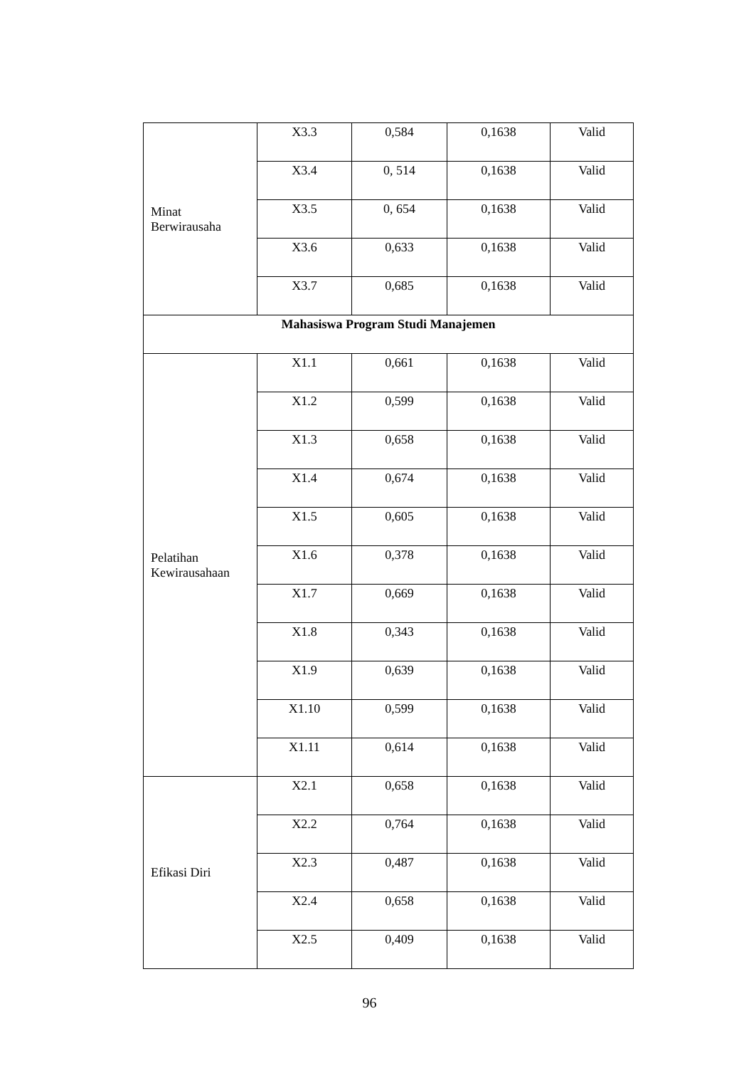| Minat Berwirausaha | X3.3 | 0,584 | 0,1638 | Valid |
| | X3.4 | 0, 514 | 0,1638 | Valid |
| | X3.5 | 0, 654 | 0,1638 | Valid |
| | X3.6 | 0,633 | 0,1638 | Valid |
| | X3.7 | 0,685 | 0,1638 | Valid |
| Mahasiswa Program Studi Manajemen | | | | |
| Pelatihan Kewirausahaan | X1.1 | 0,661 | 0,1638 | Valid |
| | X1.2 | 0,599 | 0,1638 | Valid |
| | X1.3 | 0,658 | 0,1638 | Valid |
| | X1.4 | 0,674 | 0,1638 | Valid |
| | X1.5 | 0,605 | 0,1638 | Valid |
| | X1.6 | 0,378 | 0,1638 | Valid |
| | X1.7 | 0,669 | 0,1638 | Valid |
| | X1.8 | 0,343 | 0,1638 | Valid |
| | X1.9 | 0,639 | 0,1638 | Valid |
| | X1.10 | 0,599 | 0,1638 | Valid |
| | X1.11 | 0,614 | 0,1638 | Valid |
| Efikasi Diri | X2.1 | 0,658 | 0,1638 | Valid |
| | X2.2 | 0,764 | 0,1638 | Valid |
| | X2.3 | 0,487 | 0,1638 | Valid |
| | X2.4 | 0,658 | 0,1638 | Valid |
| | X2.5 | 0,409 | 0,1638 | Valid |
96